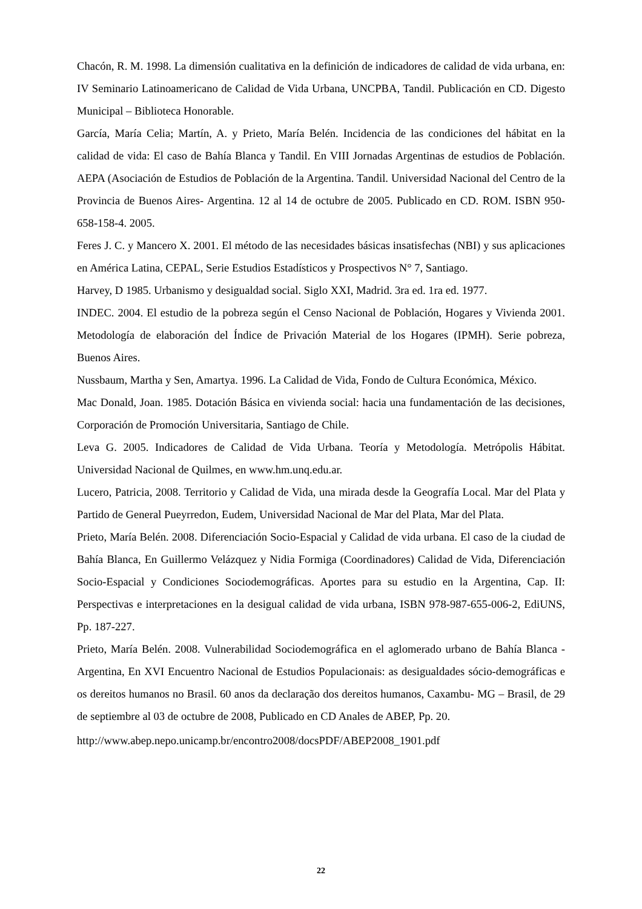Chacón, R. M. 1998. La dimensión cualitativa en la definición de indicadores de calidad de vida urbana, en: IV Seminario Latinoamericano de Calidad de Vida Urbana, UNCPBA, Tandil. Publicación en CD. Digesto Municipal – Biblioteca Honorable.
García, María Celia; Martín, A. y Prieto, María Belén. Incidencia de las condiciones del hábitat en la calidad de vida: El caso de Bahía Blanca y Tandil. En VIII Jornadas Argentinas de estudios de Población. AEPA (Asociación de Estudios de Población de la Argentina. Tandil. Universidad Nacional del Centro de la Provincia de Buenos Aires- Argentina. 12 al 14 de octubre de 2005. Publicado en CD. ROM. ISBN 950-658-158-4. 2005.
Feres J. C. y Mancero X. 2001. El método de las necesidades básicas insatisfechas (NBI) y sus aplicaciones en América Latina, CEPAL, Serie Estudios Estadísticos y Prospectivos N° 7, Santiago.
Harvey, D 1985. Urbanismo y desigualdad social. Siglo XXI, Madrid. 3ra ed. 1ra ed. 1977.
INDEC. 2004. El estudio de la pobreza según el Censo Nacional de Población, Hogares y Vivienda 2001. Metodología de elaboración del Índice de Privación Material de los Hogares (IPMH). Serie pobreza, Buenos Aires.
Nussbaum, Martha y Sen, Amartya. 1996. La Calidad de Vida, Fondo de Cultura Económica, México.
Mac Donald, Joan. 1985. Dotación Básica en vivienda social: hacia una fundamentación de las decisiones, Corporación de Promoción Universitaria, Santiago de Chile.
Leva G. 2005. Indicadores de Calidad de Vida Urbana. Teoría y Metodología. Metrópolis Hábitat. Universidad Nacional de Quilmes, en www.hm.unq.edu.ar.
Lucero, Patricia, 2008. Territorio y Calidad de Vida, una mirada desde la Geografía Local. Mar del Plata y Partido de General Pueyrredon, Eudem, Universidad Nacional de Mar del Plata, Mar del Plata.
Prieto, María Belén. 2008. Diferenciación Socio-Espacial y Calidad de vida urbana. El caso de la ciudad de Bahía Blanca, En Guillermo Velázquez y Nidia Formiga (Coordinadores) Calidad de Vida, Diferenciación Socio-Espacial y Condiciones Sociodemográficas. Aportes para su estudio en la Argentina, Cap. II: Perspectivas e interpretaciones en la desigual calidad de vida urbana, ISBN 978-987-655-006-2, EdiUNS, Pp. 187-227.
Prieto, María Belén. 2008. Vulnerabilidad Sociodemográfica en el aglomerado urbano de Bahía Blanca - Argentina, En XVI Encuentro Nacional de Estudios Populacionais: as desigualdades sócio-demográficas e os dereitos humanos no Brasil. 60 anos da declaração dos dereitos humanos, Caxambu- MG – Brasil, de 29 de septiembre al 03 de octubre de 2008, Publicado en CD Anales de ABEP, Pp. 20.
http://www.abep.nepo.unicamp.br/encontro2008/docsPDF/ABEP2008_1901.pdf
22